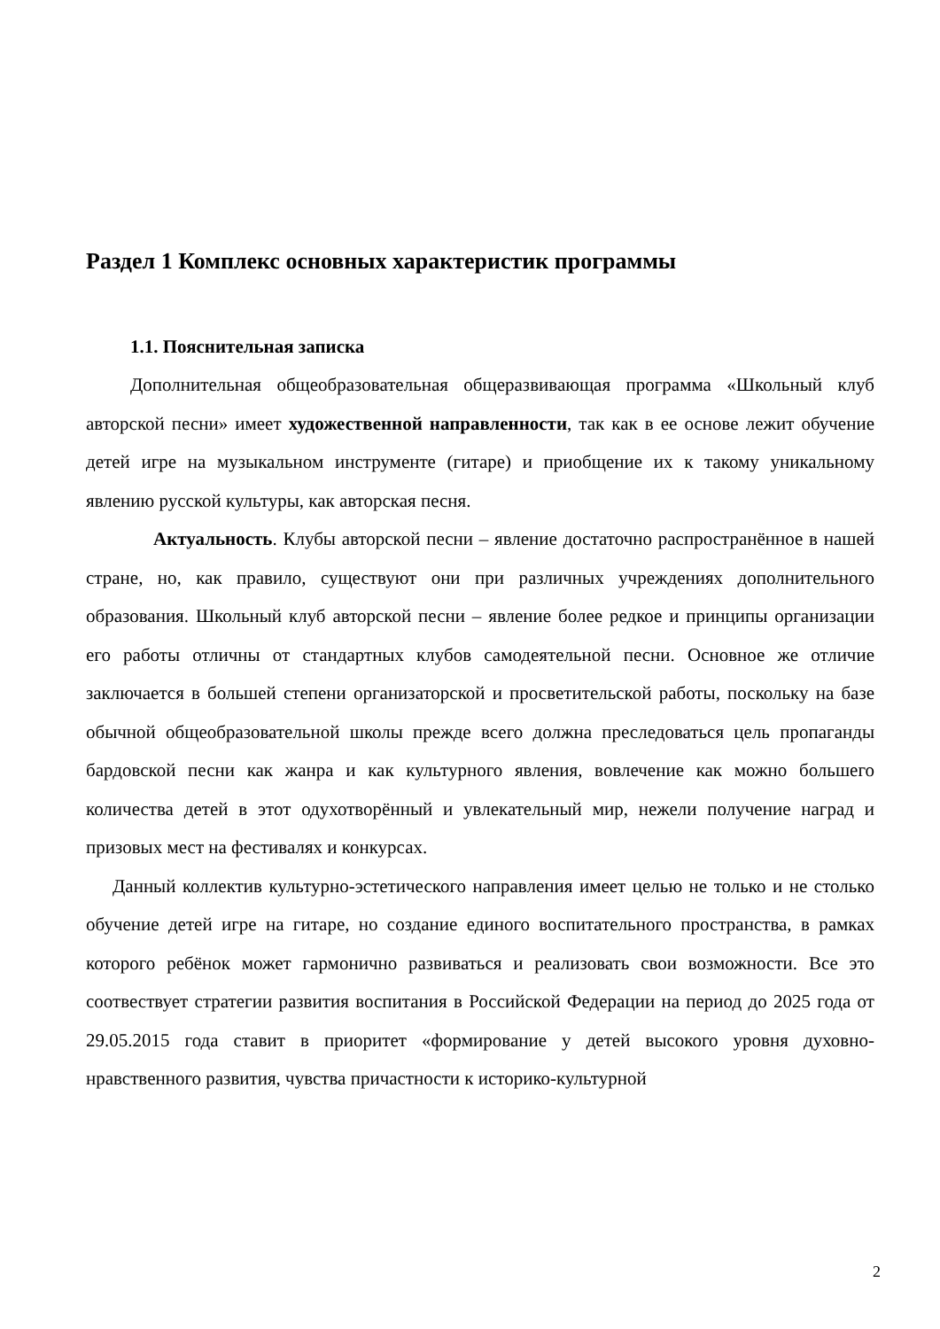Раздел 1 Комплекс основных характеристик программы
1.1. Пояснительная записка
Дополнительная общеобразовательная общеразвивающая программа «Школьный клуб авторской песни» имеет художественной направленности, так как в ее основе лежит обучение детей игре на музыкальном инструменте (гитаре) и приобщение их к такому уникальному явлению русской культуры, как авторская песня.
Актуальность. Клубы авторской песни – явление достаточно распространённое в нашей стране, но, как правило, существуют они при различных учреждениях дополнительного образования. Школьный клуб авторской песни – явление более редкое и принципы организации его работы отличны от стандартных клубов самодеятельной песни. Основное же отличие заключается в большей степени организаторской и просветительской работы, поскольку на базе обычной общеобразовательной школы прежде всего должна преследоваться цель пропаганды бардовской песни как жанра и как культурного явления, вовлечение как можно большего количества детей в этот одухотворённый и увлекательный мир, нежели получение наград и призовых мест на фестивалях и конкурсах.
Данный коллектив культурно-эстетического направления имеет целью не только и не столько обучение детей игре на гитаре, но создание единого воспитательного пространства, в рамках которого ребёнок может гармонично развиваться и реализовать свои возможности. Все это соотвествует стратегии развития воспитания в Российской Федерации на период до 2025 года от 29.05.2015 года ставит в приоритет «формирование у детей высокого уровня духовно-нравственного развития, чувства причастности к историко-культурной
2